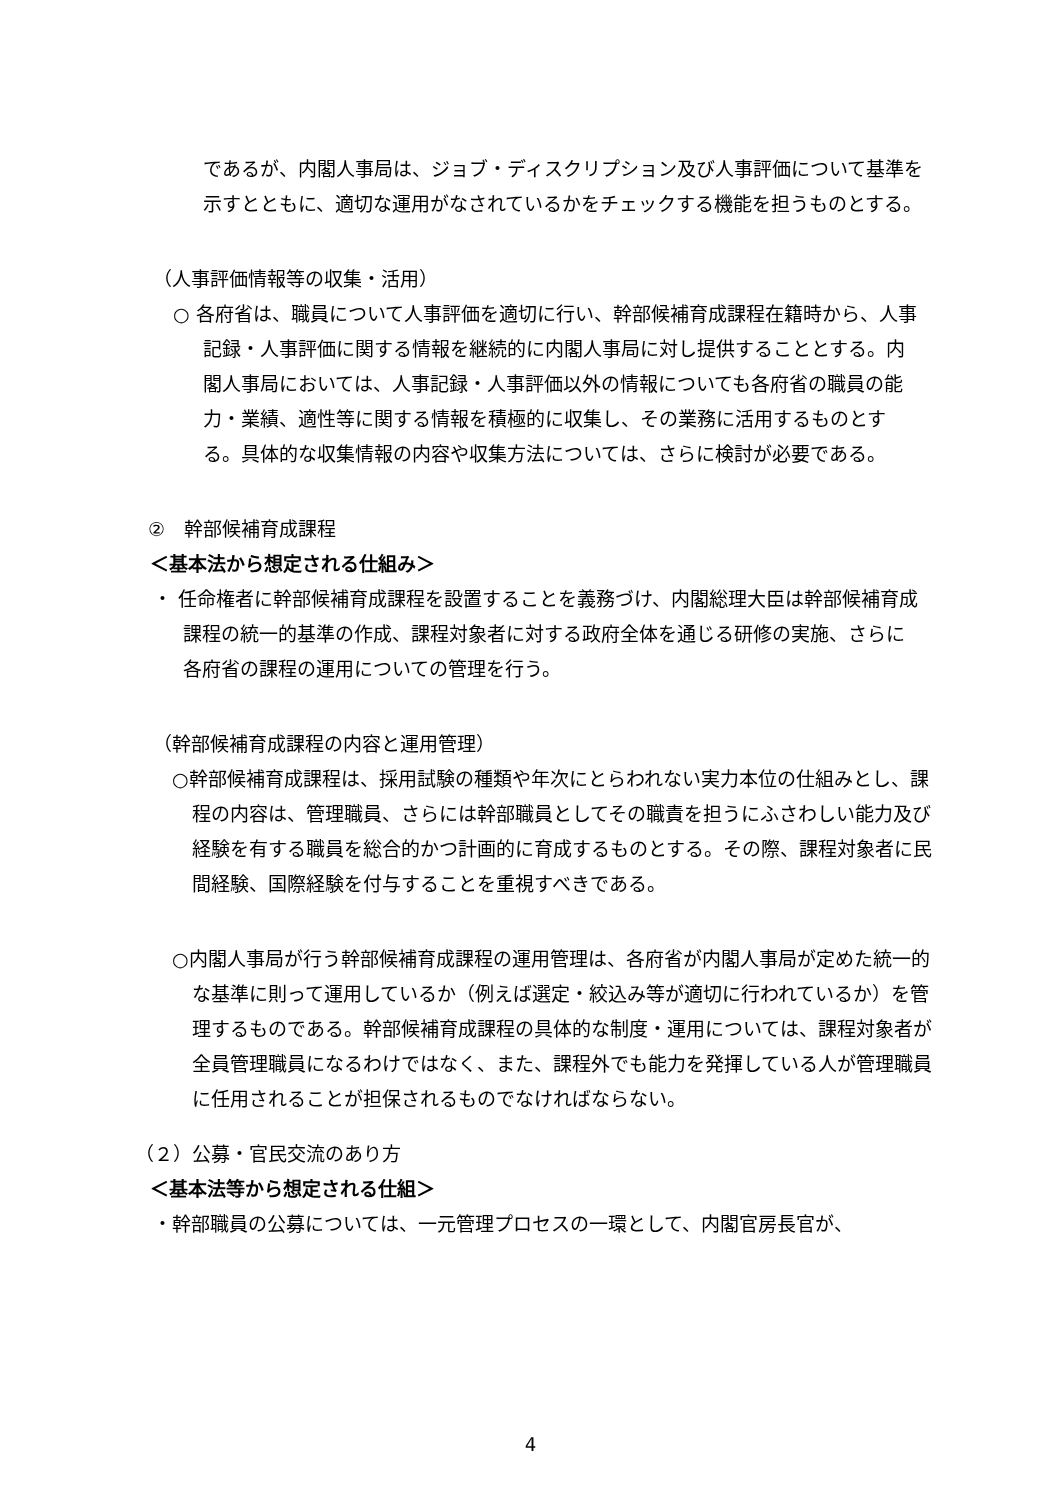であるが、内閣人事局は、ジョブ・ディスクリプション及び人事評価について基準を示すとともに、適切な運用がなされているかをチェックする機能を担うものとする。
（人事評価情報等の収集・活用）
○ 各府省は、職員について人事評価を適切に行い、幹部候補育成課程在籍時から、人事記録・人事評価に関する情報を継続的に内閣人事局に対し提供することとする。内閣人事局においては、人事記録・人事評価以外の情報についても各府省の職員の能力・業績、適性等に関する情報を積極的に収集し、その業務に活用するものとする。具体的な収集情報の内容や収集方法については、さらに検討が必要である。
②　幹部候補育成課程
＜基本法から想定される仕組み＞
・ 任命権者に幹部候補育成課程を設置することを義務づけ、内閣総理大臣は幹部候補育成課程の統一的基準の作成、課程対象者に対する政府全体を通じる研修の実施、さらに各府省の課程の運用についての管理を行う。
（幹部候補育成課程の内容と運用管理）
○幹部候補育成課程は、採用試験の種類や年次にとらわれない実力本位の仕組みとし、課程の内容は、管理職員、さらには幹部職員としてその職責を担うにふさわしい能力及び経験を有する職員を総合的かつ計画的に育成するものとする。その際、課程対象者に民間経験、国際経験を付与することを重視すべきである。
○内閣人事局が行う幹部候補育成課程の運用管理は、各府省が内閣人事局が定めた統一的な基準に則って運用しているか（例えば選定・絞込み等が適切に行われているか）を管理するものである。幹部候補育成課程の具体的な制度・運用については、課程対象者が全員管理職員になるわけではなく、また、課程外でも能力を発揮している人が管理職員に任用されることが担保されるものでなければならない。
（２）公募・官民交流のあり方
＜基本法等から想定される仕組＞
・幹部職員の公募については、一元管理プロセスの一環として、内閣官房長官が、
4